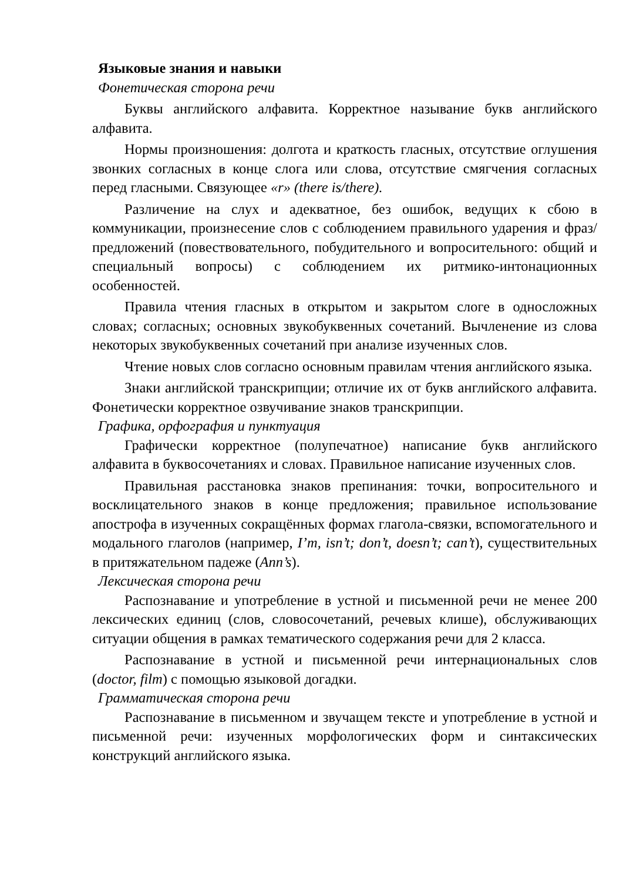Языковые знания и навыки
Фонетическая сторона речи
Буквы английского алфавита. Корректное называние букв английского алфавита.
Нормы произношения: долгота и краткость гласных, отсутствие оглушения звонких согласных в конце слога или слова, отсутствие смягчения согласных перед гласными. Связующее «r» (there is/there).
Различение на слух и адекватное, без ошибок, ведущих к сбою в коммуникации, произнесение слов с соблюдением правильного ударения и фраз/предложений (повествовательного, побудительного и вопросительного: общий и специальный вопросы) с соблюдением их ритмико-интонационных особенностей.
Правила чтения гласных в открытом и закрытом слоге в односложных словах; согласных; основных звукобуквенных сочетаний. Вычленение из слова некоторых звукобуквенных сочетаний при анализе изученных слов.
Чтение новых слов согласно основным правилам чтения английского языка.
Знаки английской транскрипции; отличие их от букв английского алфавита. Фонетически корректное озвучивание знаков транскрипции.
Графика, орфография и пунктуация
Графически корректное (полупечатное) написание букв английского алфавита в буквосочетаниях и словах. Правильное написание изученных слов.
Правильная расстановка знаков препинания: точки, вопросительного и восклицательного знаков в конце предложения; правильное использование апострофа в изученных сокращённых формах глагола-связки, вспомогательного и модального глаголов (например, I’m, isn’t; don’t, doesn’t; can’t), существительных в притяжательном падеже (Ann’s).
Лексическая сторона речи
Распознавание и употребление в устной и письменной речи не менее 200 лексических единиц (слов, словосочетаний, речевых клише), обслуживающих ситуации общения в рамках тематического содержания речи для 2 класса.
Распознавание в устной и письменной речи интернациональных слов (doctor, film) с помощью языковой догадки.
Грамматическая сторона речи
Распознавание в письменном и звучащем тексте и употребление в устной и письменной речи: изученных морфологических форм и синтаксических конструкций английского языка.